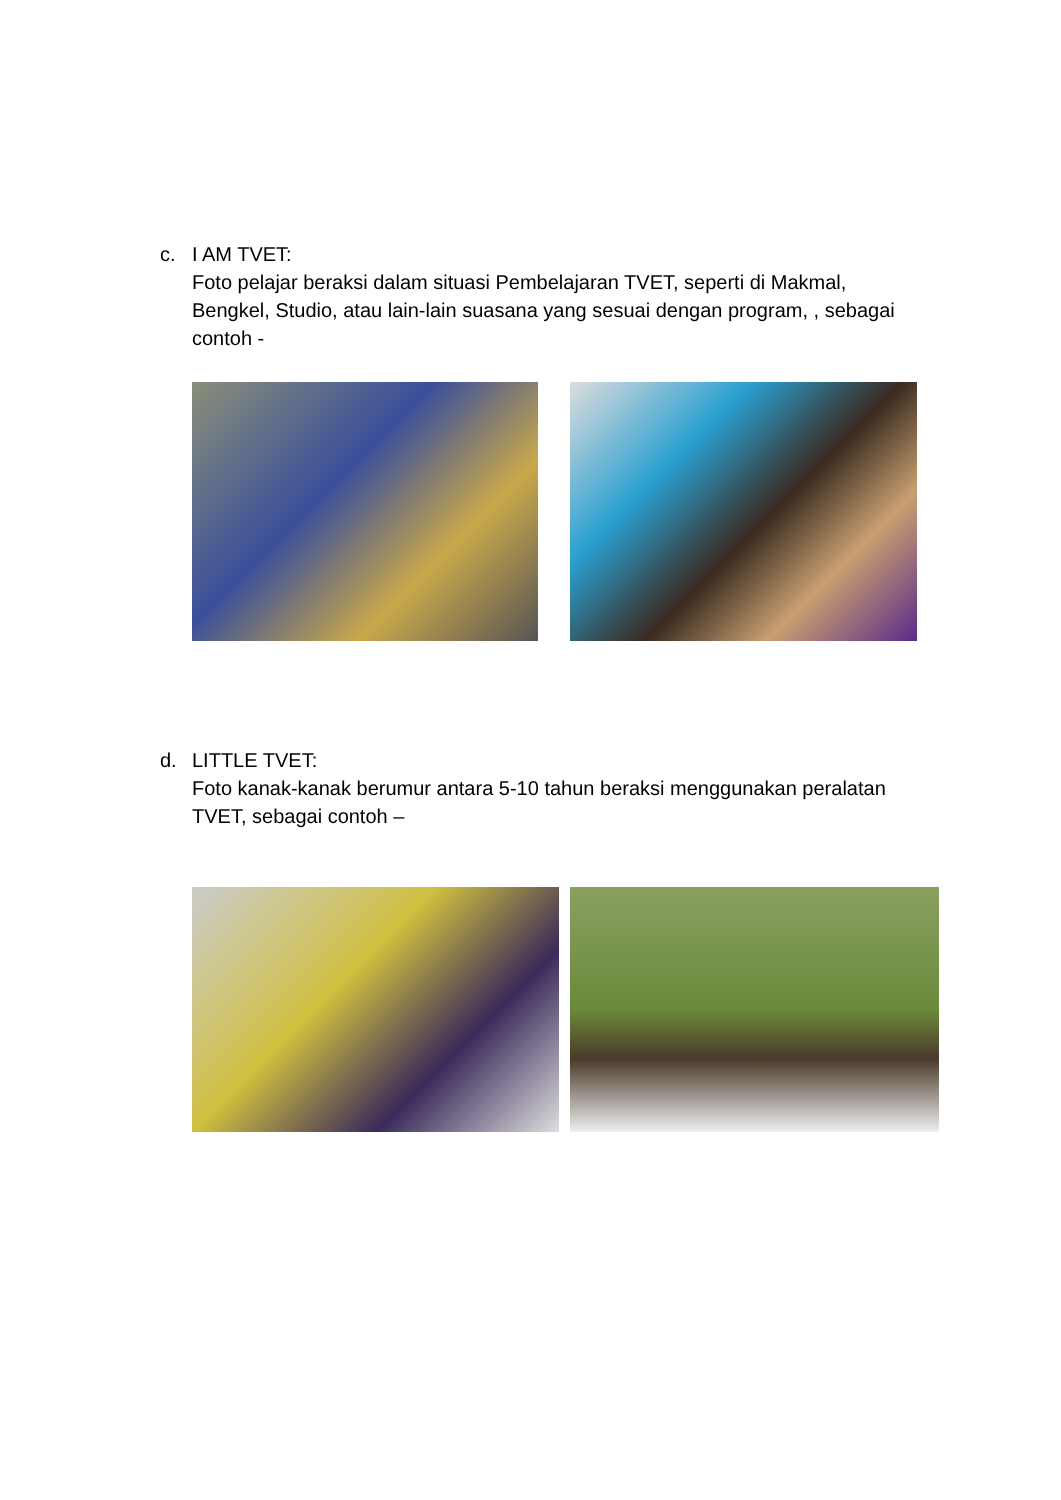c. I AM TVET:
Foto pelajar beraksi dalam situasi Pembelajaran TVET, seperti di Makmal, Bengkel, Studio, atau lain-lain suasana yang sesuai dengan program, , sebagai contoh -
d. LITTLE TVET:
Foto kanak-kanak berumur antara 5-10 tahun beraksi menggunakan peralatan TVET, sebagai contoh –